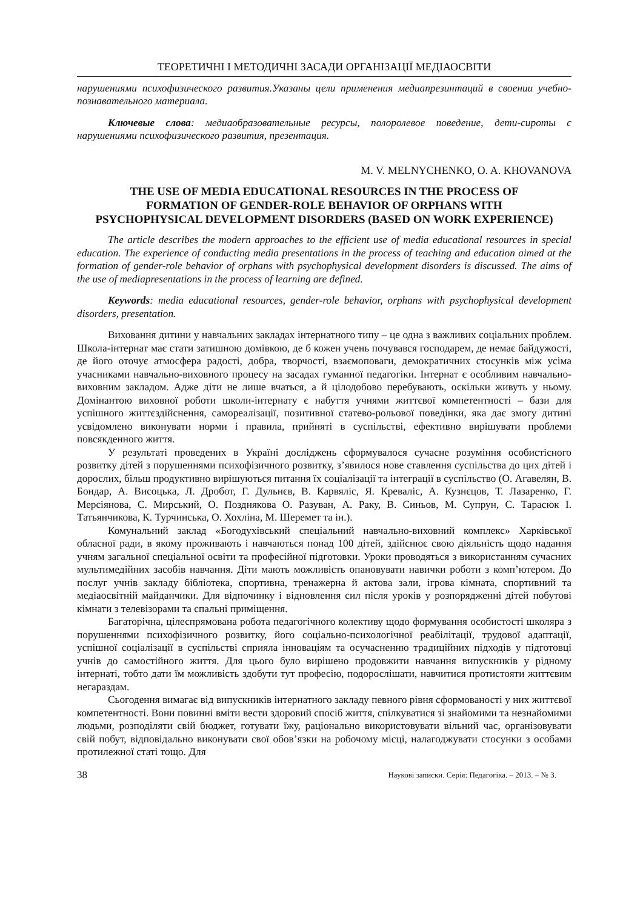ТЕОРЕТИЧНІ І МЕТОДИЧНІ ЗАСАДИ ОРГАНІЗАЦІЇ МЕДІАОСВІТИ
нарушениями психофизического развития.Указаны цели применения медиапрезинтаций в своении учебно-познавательного материала.
Ключевые слова: медиаобразовательные ресурсы, полоролевое поведение, дети-сироты с нарушениями психофизического развития, презентация.
M. V. MELNYCHENKO, O. A. KHOVANOVA
THE USE OF MEDIA EDUCATIONAL RESOURCES IN THE PROCESS OF FORMATION OF GENDER-ROLE BEHAVIOR OF ORPHANS WITH PSYCHOPHYSICAL DEVELOPMENT DISORDERS (BASED ON WORK EXPERIENCE)
The article describes the modern approaches to the efficient use of media educational resources in special education. The experience of conducting media presentations in the process of teaching and education aimed at the formation of gender-role behavior of orphans with psychophysical development disorders is discussed. The aims of the use of mediapresentations in the process of learning are defined.
Keywords: media educational resources, gender-role behavior, orphans with psychophysical development disorders, presentation.
Виховання дитини у навчальних закладах інтернатного типу – це одна з важливих соціальних проблем. Школа-інтернат має стати затишною домівкою, де б кожен учень почувався господарем, де немає байдужості, де його оточує атмосфера радості, добра, творчості, взаємоповаги, демократичних стосунків між усіма учасниками навчально-виховного процесу на засадах гуманної педагогіки. Інтернат є особливим навчально-виховним закладом. Адже діти не лише вчаться, а й цілодобово перебувають, оскільки живуть у ньому. Домінантою виховної роботи школи-інтернату є набуття учнями життєвої компетентності – бази для успішного життєздійснення, самореалізації, позитивної статево-рольової поведінки, яка дає змогу дитині усвідомлено виконувати норми і правила, прийняті в суспільстві, ефективно вирішувати проблеми повсякденного життя.
У результаті проведених в Україні досліджень сформувалося сучасне розуміння особистісного розвитку дітей з порушеннями психофізичного розвитку, з’явилося нове ставлення суспільства до цих дітей і дорослих, більш продуктивно вирішуються питання їх соціалізації та інтеграції в суспільство (О. Агавелян, В. Бондар, А. Висоцька, Л. Дробот, Г. Дульнєв, В. Карвяліс, Я. Креваліс, А. Кузнєцов, Т. Лазаренко, Г. Мерсіянова, С. Мирський, О. Позднякова О. Разуван, А. Раку, В. Синьов, М. Супрун, С. Тарасюк І. Татьянчикова, К. Турчинська, О. Хохліна, М. Шеремет та ін.).
Комунальний заклад «Богодухівський спеціальний навчально-виховний комплекс» Харківської обласної ради, в якому проживають і навчаються понад 100 дітей, здійснює свою діяльність щодо надання учням загальної спеціальної освіти та професійної підготовки. Уроки проводяться з використанням сучасних мультимедійних засобів навчання. Діти мають можливість опановувати навички роботи з комп’ютером. До послуг учнів закладу бібліотека, спортивна, тренажерна й актова зали, ігрова кімната, спортивний та медіаосвітній майданчики. Для відпочинку і відновлення сил після уроків у розпорядженні дітей побутові кімнати з телевізорами та спальні приміщення.
Багаторічна, цілеспрямована робота педагогічного колективу щодо формування особистості школяра з порушеннями психофізичного розвитку, його соціально-психологічної реабілітації, трудової адаптації, успішної соціалізації в суспільстві сприяла інноваціям та осучасненню традиційних підходів у підготовці учнів до самостійного життя. Для цього було вирішено продовжити навчання випускників у рідному інтернаті, тобто дати їм можливість здобути тут професію, подорослішати, навчитися протистояти життєвим негараздам.
Сьогодення вимагає від випускників інтернатного закладу певного рівня сформованості у них життєвої компетентності. Вони повинні вміти вести здоровий спосіб життя, спілкуватися зі знайомими та незнайомими людьми, розподіляти свій бюджет, готувати їжу, раціонально використовувати вільний час, організовувати свій побут, відповідально виконувати свої обов’язки на робочому місці, налагоджувати стосунки з особами протилежної статі тощо. Для
38 Наукові записки. Серія: Педагогіка. – 2013. – № 3.